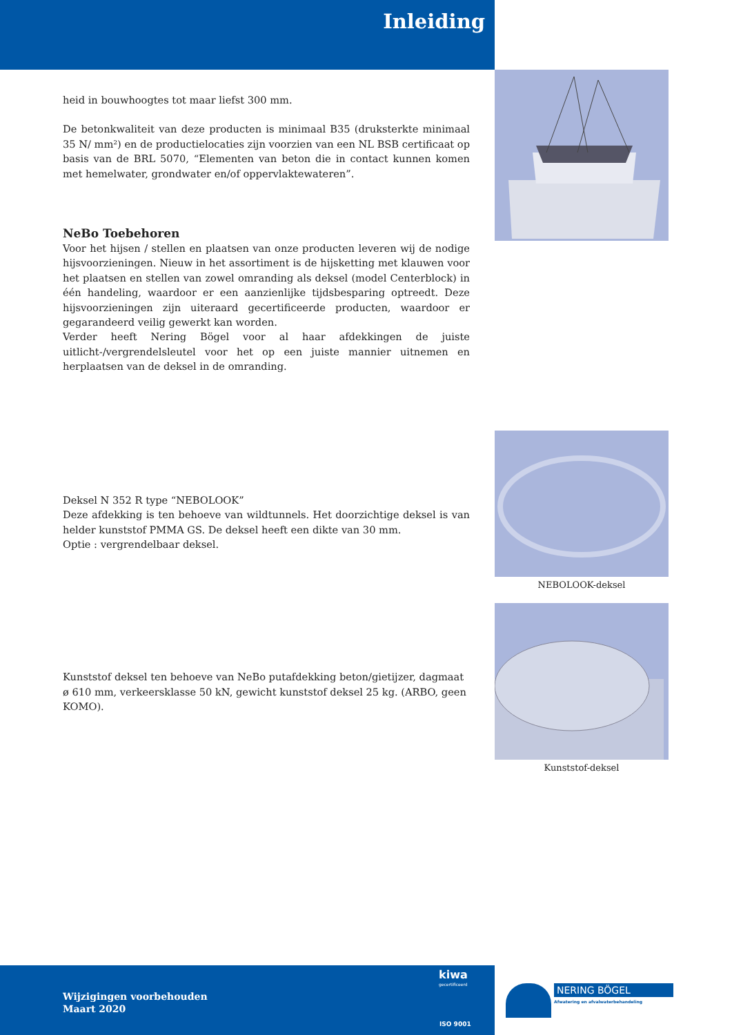Inleiding
heid in bouwhoogtes tot maar liefst 300 mm.
De betonkwaliteit van deze producten is minimaal B35 (druksterkte minimaal 35 N/ mm²) en de productielocaties zijn voorzien van een NL BSB certificaat op basis van de BRL 5070, “Elementen van beton die in contact kunnen komen met hemelwater, grondwater en/of oppervlaktewateren”.
NeBo Toebehoren
Voor het hijsen / stellen en plaatsen van onze producten leveren wij de nodige hijsvoorzieningen. Nieuw in het assortiment is de hijsketting met klauwen voor het plaatsen en stellen van zowel omranding als deksel (model Centerblock) in één handeling, waardoor er een aanzienlijke tijdsbesparing optreedt. Deze hijsvoorzieningen zijn uiteraard gecertificeerde producten, waardoor er gegarandeerd veilig gewerkt kan worden.
Verder heeft Nering Bögel voor al haar afdekkingen de juiste uitlicht-/vergrendelsleutel voor het op een juiste mannier uitnemen en herplaatsen van de deksel in de omranding.
Deksel N 352 R type “NEBOLOOK”
Deze afdekking is ten behoeve van wildtunnels. Het doorzichtige deksel is van helder kunststof PMMA GS. De deksel heeft een dikte van 30 mm.
Optie : vergrendelbaar deksel.
Kunststof deksel ten behoeve van NeBo putafdekking beton/gietijzer, dagmaat ø 610 mm, verkeersklasse 50 kN, gewicht kunststof deksel 25 kg. (ARBO, geen KOMO).
NEBOLOOK-deksel
Kunststof-deksel
Wijzigingen voorbehouden
Maart 2020
kiwa
gecertificeerd
ISO 9001
NERING BÖGEL
Afwatering en afvalwaterbehandeling